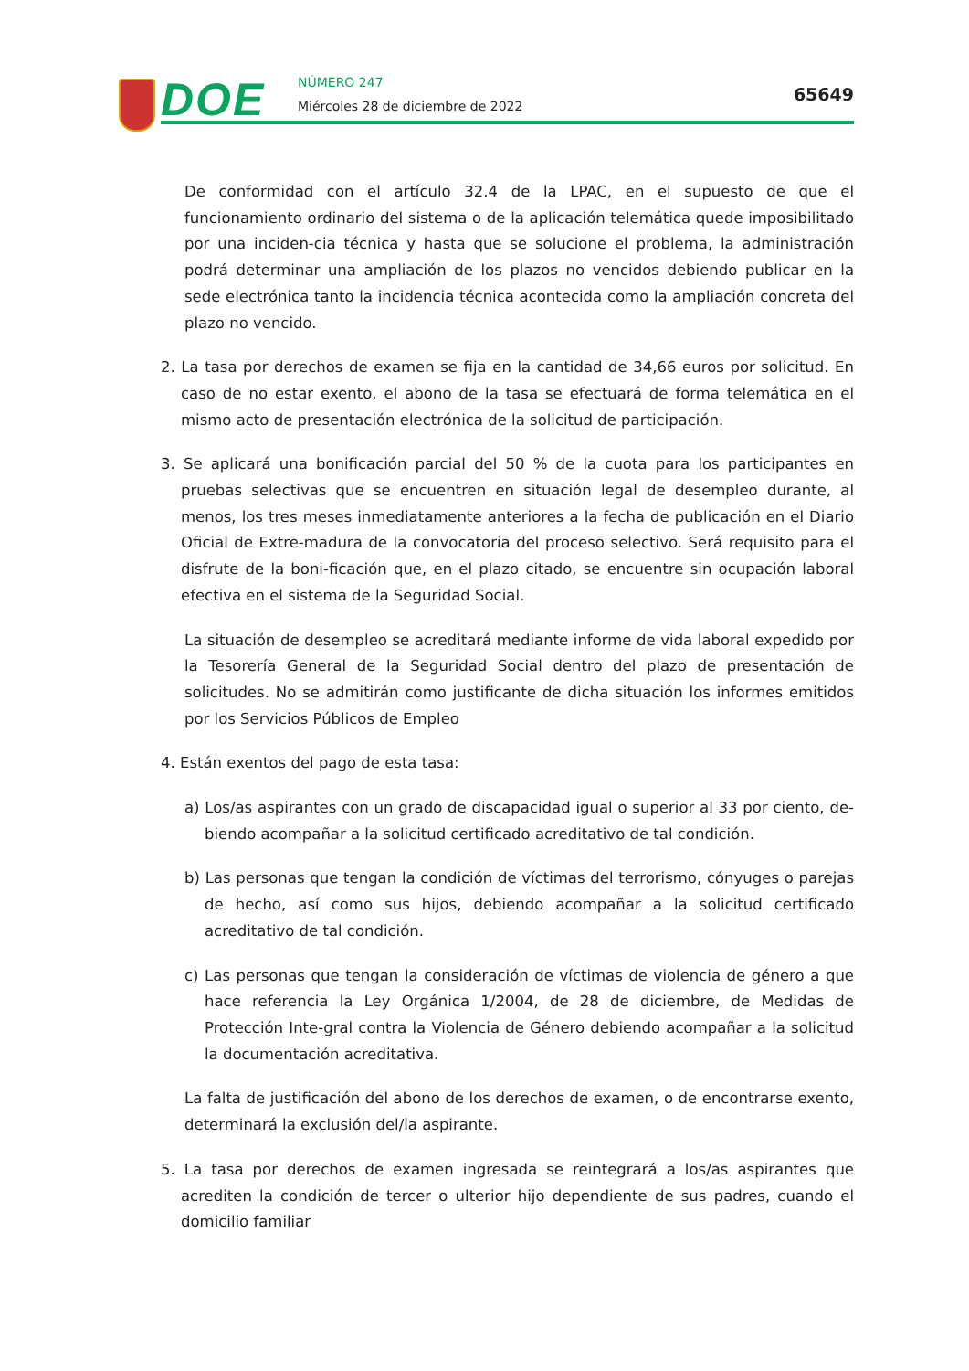DOE NÚMERO 247
Miércoles 28 de diciembre de 2022
65649
De conformidad con el artículo 32.4 de la LPAC, en el supuesto de que el funcionamiento ordinario del sistema o de la aplicación telemática quede imposibilitado por una inciden-cia técnica y hasta que se solucione el problema, la administración podrá determinar una ampliación de los plazos no vencidos debiendo publicar en la sede electrónica tanto la incidencia técnica acontecida como la ampliación concreta del plazo no vencido.
2. La tasa por derechos de examen se fija en la cantidad de 34,66 euros por solicitud. En caso de no estar exento, el abono de la tasa se efectuará de forma telemática en el mismo acto de presentación electrónica de la solicitud de participación.
3. Se aplicará una bonificación parcial del 50 % de la cuota para los participantes en pruebas selectivas que se encuentren en situación legal de desempleo durante, al menos, los tres meses inmediatamente anteriores a la fecha de publicación en el Diario Oficial de Extre-madura de la convocatoria del proceso selectivo. Será requisito para el disfrute de la boni-ficación que, en el plazo citado, se encuentre sin ocupación laboral efectiva en el sistema de la Seguridad Social.
La situación de desempleo se acreditará mediante informe de vida laboral expedido por la Tesorería General de la Seguridad Social dentro del plazo de presentación de solicitudes. No se admitirán como justificante de dicha situación los informes emitidos por los Servicios Públicos de Empleo
4. Están exentos del pago de esta tasa:
a) Los/as aspirantes con un grado de discapacidad igual o superior al 33 por ciento, de-biendo acompañar a la solicitud certificado acreditativo de tal condición.
b) Las personas que tengan la condición de víctimas del terrorismo, cónyuges o parejas de hecho, así como sus hijos, debiendo acompañar a la solicitud certificado acreditativo de tal condición.
c) Las personas que tengan la consideración de víctimas de violencia de género a que hace referencia la Ley Orgánica 1/2004, de 28 de diciembre, de Medidas de Protección Inte-gral contra la Violencia de Género debiendo acompañar a la solicitud la documentación acreditativa.
La falta de justificación del abono de los derechos de examen, o de encontrarse exento, determinará la exclusión del/la aspirante.
5. La tasa por derechos de examen ingresada se reintegrará a los/as aspirantes que acrediten la condición de tercer o ulterior hijo dependiente de sus padres, cuando el domicilio familiar